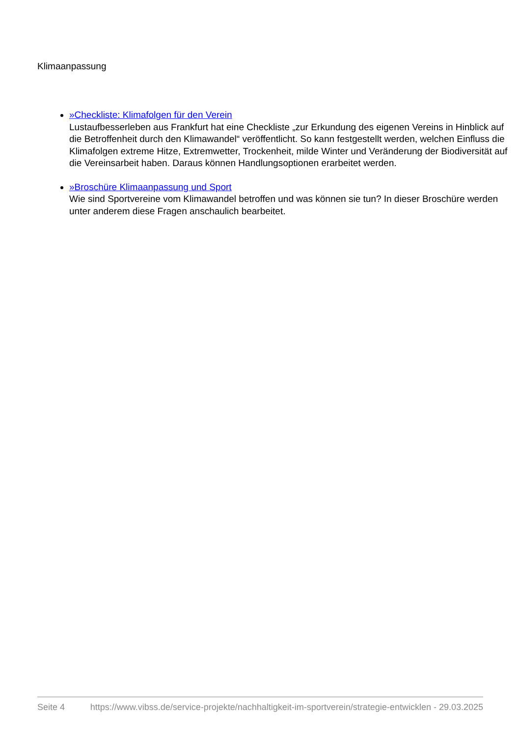Klimaanpassung
»Checkliste: Klimafolgen für den Verein
Lustaufbesserleben aus Frankfurt hat eine Checkliste „zur Erkundung des eigenen Vereins in Hinblick auf die Betroffenheit durch den Klimawandel“ veröffentlicht. So kann festgestellt werden, welchen Einfluss die Klimafolgen extreme Hitze, Extremwetter, Trockenheit, milde Winter und Veränderung der Biodiversität auf die Vereinsarbeit haben. Daraus können Handlungsoptionen erarbeitet werden.
»Broschüre Klimaanpassung und Sport
Wie sind Sportvereine vom Klimawandel betroffen und was können sie tun? In dieser Broschüre werden unter anderem diese Fragen anschaulich bearbeitet.
Seite 4 https://www.vibss.de/service-projekte/nachhaltigkeit-im-sportverein/strategie-entwicklen - 29.03.2025